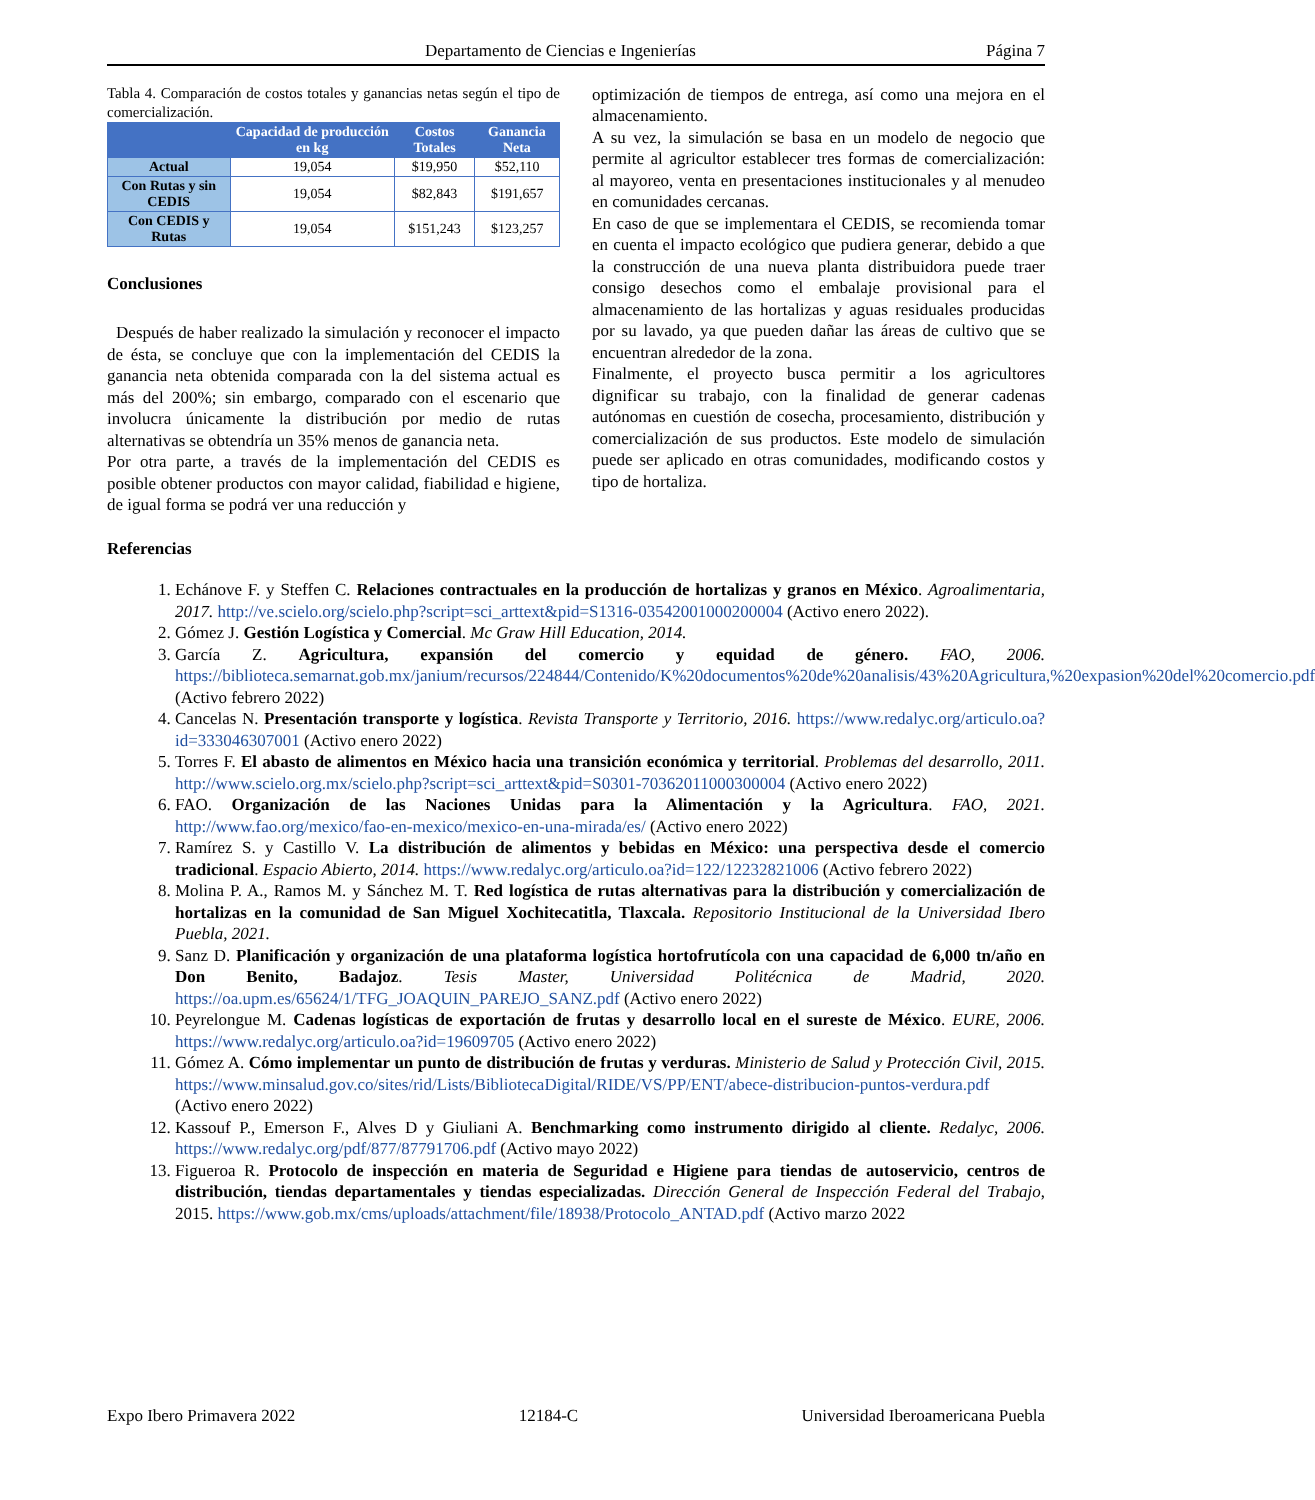Departamento de Ciencias e Ingenierías Página 7
Tabla 4. Comparación de costos totales y ganancias netas según el tipo de comercialización.
| | Capacidad de producción en kg | Costos Totales | Ganancia Neta |
| --- | --- | --- | --- |
| Actual | 19,054 | $19,950 | $52,110 |
| Con Rutas y sin CEDIS | 19,054 | $82,843 | $191,657 |
| Con CEDIS y Rutas | 19,054 | $151,243 | $123,257 |
Conclusiones
Después de haber realizado la simulación y reconocer el impacto de ésta, se concluye que con la implementación del CEDIS la ganancia neta obtenida comparada con la del sistema actual es más del 200%; sin embargo, comparado con el escenario que involucra únicamente la distribución por medio de rutas alternativas se obtendría un 35% menos de ganancia neta.
Por otra parte, a través de la implementación del CEDIS es posible obtener productos con mayor calidad, fiabilidad e higiene, de igual forma se podrá ver una reducción y
optimización de tiempos de entrega, así como una mejora en el almacenamiento.
A su vez, la simulación se basa en un modelo de negocio que permite al agricultor establecer tres formas de comercialización: al mayoreo, venta en presentaciones institucionales y al menudeo en comunidades cercanas.
En caso de que se implementara el CEDIS, se recomienda tomar en cuenta el impacto ecológico que pudiera generar, debido a que la construcción de una nueva planta distribuidora puede traer consigo desechos como el embalaje provisional para el almacenamiento de las hortalizas y aguas residuales producidas por su lavado, ya que pueden dañar las áreas de cultivo que se encuentran alrededor de la zona.
Finalmente, el proyecto busca permitir a los agricultores dignificar su trabajo, con la finalidad de generar cadenas autónomas en cuestión de cosecha, procesamiento, distribución y comercialización de sus productos. Este modelo de simulación puede ser aplicado en otras comunidades, modificando costos y tipo de hortaliza.
Referencias
1. Echánove F. y Steffen C. Relaciones contractuales en la producción de hortalizas y granos en México. Agroalimentaria, 2017. http://ve.scielo.org/scielo.php?script=sci_arttext&pid=S1316-03542001000200004 (Activo enero 2022).
2. Gómez J. Gestión Logística y Comercial. Mc Graw Hill Education, 2014.
3. García Z. Agricultura, expansión del comercio y equidad de género. FAO, 2006. https://biblioteca.semarnat.gob.mx/janium/recursos/224844/Contenido/K%20documentos%20de%20analisis/43%20Agricultura,%20expasion%20del%20comercio.pdf (Activo febrero 2022)
4. Cancelas N. Presentación transporte y logística. Revista Transporte y Territorio, 2016. https://www.redalyc.org/articulo.oa?id=333046307001 (Activo enero 2022)
5. Torres F. El abasto de alimentos en México hacia una transición económica y territorial. Problemas del desarrollo, 2011. http://www.scielo.org.mx/scielo.php?script=sci_arttext&pid=S0301-70362011000300004 (Activo enero 2022)
6. FAO. Organización de las Naciones Unidas para la Alimentación y la Agricultura. FAO, 2021. http://www.fao.org/mexico/fao-en-mexico/mexico-en-una-mirada/es/ (Activo enero 2022)
7. Ramírez S. y Castillo V. La distribución de alimentos y bebidas en México: una perspectiva desde el comercio tradicional. Espacio Abierto, 2014. https://www.redalyc.org/articulo.oa?id=122/12232821006 (Activo febrero 2022)
8. Molina P. A., Ramos M. y Sánchez M. T. Red logística de rutas alternativas para la distribución y comercialización de hortalizas en la comunidad de San Miguel Xochitecatitla, Tlaxcala. Repositorio Institucional de la Universidad Ibero Puebla, 2021.
9. Sanz D. Planificación y organización de una plataforma logística hortofrutícola con una capacidad de 6,000 tn/año en Don Benito, Badajoz. Tesis Master, Universidad Politécnica de Madrid, 2020. https://oa.upm.es/65624/1/TFG_JOAQUIN_PAREJO_SANZ.pdf (Activo enero 2022)
10. Peyrelongue M. Cadenas logísticas de exportación de frutas y desarrollo local en el sureste de México. EURE, 2006. https://www.redalyc.org/articulo.oa?id=19609705 (Activo enero 2022)
11. Gómez A. Cómo implementar un punto de distribución de frutas y verduras. Ministerio de Salud y Protección Civil, 2015. https://www.minsalud.gov.co/sites/rid/Lists/BibliotecaDigital/RIDE/VS/PP/ENT/abece-distribucion-puntos-verdura.pdf (Activo enero 2022)
12. Kassouf P., Emerson F., Alves D y Giuliani A. Benchmarking como instrumento dirigido al cliente. Redalyc, 2006. https://www.redalyc.org/pdf/877/87791706.pdf (Activo mayo 2022)
13. Figueroa R. Protocolo de inspección en materia de Seguridad e Higiene para tiendas de autoservicio, centros de distribución, tiendas departamentales y tiendas especializadas. Dirección General de Inspección Federal del Trabajo, 2015. https://www.gob.mx/cms/uploads/attachment/file/18938/Protocolo_ANTAD.pdf (Activo marzo 2022
Expo Ibero Primavera 2022 12184-C Universidad Iberoamericana Puebla